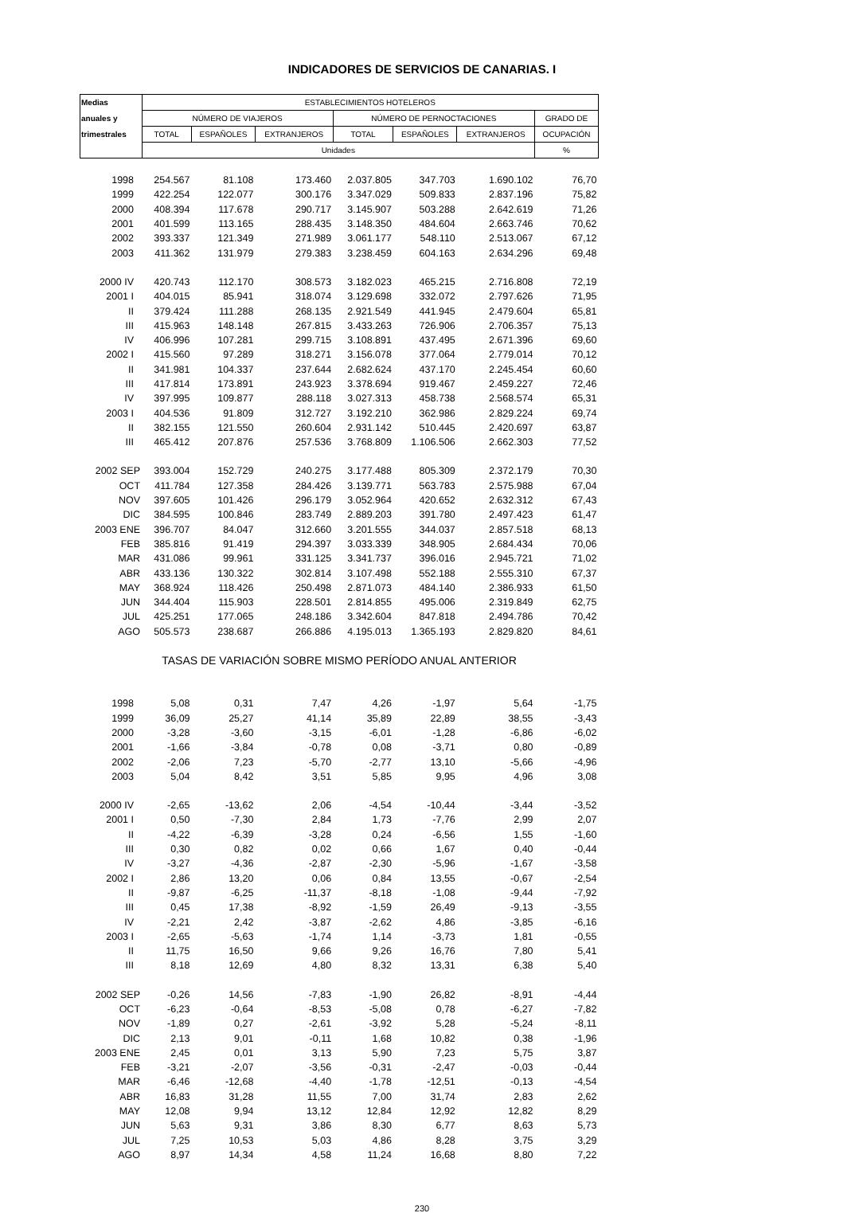INDICADORES DE SERVICIOS DE CANARIAS. I
| Medias | ESTABLECIMIENTOS HOTELEROS | | | | | | |
| --- | --- | --- | --- | --- | --- | --- | --- |
| anuales y | NÚMERO DE VIAJEROS | | | NÚMERO DE PERNOCTACIONES | | | GRADO DE |
| trimestrales | TOTAL | ESPAÑOLES | EXTRANJEROS | TOTAL | ESPAÑOLES | EXTRANJEROS | OCUPACIÓN |
| | Unidades | | | | | | % |
| 1998 | 254.567 | 81.108 | 173.460 | 2.037.805 | 347.703 | 1.690.102 | 76,70 |
| 1999 | 422.254 | 122.077 | 300.176 | 3.347.029 | 509.833 | 2.837.196 | 75,82 |
| 2000 | 408.394 | 117.678 | 290.717 | 3.145.907 | 503.288 | 2.642.619 | 71,26 |
| 2001 | 401.599 | 113.165 | 288.435 | 3.148.350 | 484.604 | 2.663.746 | 70,62 |
| 2002 | 393.337 | 121.349 | 271.989 | 3.061.177 | 548.110 | 2.513.067 | 67,12 |
| 2003 | 411.362 | 131.979 | 279.383 | 3.238.459 | 604.163 | 2.634.296 | 69,48 |
| 2000 IV | 420.743 | 112.170 | 308.573 | 3.182.023 | 465.215 | 2.716.808 | 72,19 |
| 2001 I | 404.015 | 85.941 | 318.074 | 3.129.698 | 332.072 | 2.797.626 | 71,95 |
| II | 379.424 | 111.288 | 268.135 | 2.921.549 | 441.945 | 2.479.604 | 65,81 |
| III | 415.963 | 148.148 | 267.815 | 3.433.263 | 726.906 | 2.706.357 | 75,13 |
| IV | 406.996 | 107.281 | 299.715 | 3.108.891 | 437.495 | 2.671.396 | 69,60 |
| 2002 I | 415.560 | 97.289 | 318.271 | 3.156.078 | 377.064 | 2.779.014 | 70,12 |
| II | 341.981 | 104.337 | 237.644 | 2.682.624 | 437.170 | 2.245.454 | 60,60 |
| III | 417.814 | 173.891 | 243.923 | 3.378.694 | 919.467 | 2.459.227 | 72,46 |
| IV | 397.995 | 109.877 | 288.118 | 3.027.313 | 458.738 | 2.568.574 | 65,31 |
| 2003 I | 404.536 | 91.809 | 312.727 | 3.192.210 | 362.986 | 2.829.224 | 69,74 |
| II | 382.155 | 121.550 | 260.604 | 2.931.142 | 510.445 | 2.420.697 | 63,87 |
| III | 465.412 | 207.876 | 257.536 | 3.768.809 | 1.106.506 | 2.662.303 | 77,52 |
| 2002 SEP | 393.004 | 152.729 | 240.275 | 3.177.488 | 805.309 | 2.372.179 | 70,30 |
| OCT | 411.784 | 127.358 | 284.426 | 3.139.771 | 563.783 | 2.575.988 | 67,04 |
| NOV | 397.605 | 101.426 | 296.179 | 3.052.964 | 420.652 | 2.632.312 | 67,43 |
| DIC | 384.595 | 100.846 | 283.749 | 2.889.203 | 391.780 | 2.497.423 | 61,47 |
| 2003 ENE | 396.707 | 84.047 | 312.660 | 3.201.555 | 344.037 | 2.857.518 | 68,13 |
| FEB | 385.816 | 91.419 | 294.397 | 3.033.339 | 348.905 | 2.684.434 | 70,06 |
| MAR | 431.086 | 99.961 | 331.125 | 3.341.737 | 396.016 | 2.945.721 | 71,02 |
| ABR | 433.136 | 130.322 | 302.814 | 3.107.498 | 552.188 | 2.555.310 | 67,37 |
| MAY | 368.924 | 118.426 | 250.498 | 2.871.073 | 484.140 | 2.386.933 | 61,50 |
| JUN | 344.404 | 115.903 | 228.501 | 2.814.855 | 495.006 | 2.319.849 | 62,75 |
| JUL | 425.251 | 177.065 | 248.186 | 3.342.604 | 847.818 | 2.494.786 | 70,42 |
| AGO | 505.573 | 238.687 | 266.886 | 4.195.013 | 1.365.193 | 2.829.820 | 84,61 |
| TASAS DE VARIACIÓN SOBRE MISMO PERÍODO ANUAL ANTERIOR | | | | | | | |
| 1998 | 5,08 | 0,31 | 7,47 | 4,26 | -1,97 | 5,64 | -1,75 |
| 1999 | 36,09 | 25,27 | 41,14 | 35,89 | 22,89 | 38,55 | -3,43 |
| 2000 | -3,28 | -3,60 | -3,15 | -6,01 | -1,28 | -6,86 | -6,02 |
| 2001 | -1,66 | -3,84 | -0,78 | 0,08 | -3,71 | 0,80 | -0,89 |
| 2002 | -2,06 | 7,23 | -5,70 | -2,77 | 13,10 | -5,66 | -4,96 |
| 2003 | 5,04 | 8,42 | 3,51 | 5,85 | 9,95 | 4,96 | 3,08 |
| 2000 IV | -2,65 | -13,62 | 2,06 | -4,54 | -10,44 | -3,44 | -3,52 |
| 2001 I | 0,50 | -7,30 | 2,84 | 1,73 | -7,76 | 2,99 | 2,07 |
| II | -4,22 | -6,39 | -3,28 | 0,24 | -6,56 | 1,55 | -1,60 |
| III | 0,30 | 0,82 | 0,02 | 0,66 | 1,67 | 0,40 | -0,44 |
| IV | -3,27 | -4,36 | -2,87 | -2,30 | -5,96 | -1,67 | -3,58 |
| 2002 I | 2,86 | 13,20 | 0,06 | 0,84 | 13,55 | -0,67 | -2,54 |
| II | -9,87 | -6,25 | -11,37 | -8,18 | -1,08 | -9,44 | -7,92 |
| III | 0,45 | 17,38 | -8,92 | -1,59 | 26,49 | -9,13 | -3,55 |
| IV | -2,21 | 2,42 | -3,87 | -2,62 | 4,86 | -3,85 | -6,16 |
| 2003 I | -2,65 | -5,63 | -1,74 | 1,14 | -3,73 | 1,81 | -0,55 |
| II | 11,75 | 16,50 | 9,66 | 9,26 | 16,76 | 7,80 | 5,41 |
| III | 8,18 | 12,69 | 4,80 | 8,32 | 13,31 | 6,38 | 5,40 |
| 2002 SEP | -0,26 | 14,56 | -7,83 | -1,90 | 26,82 | -8,91 | -4,44 |
| OCT | -6,23 | -0,64 | -8,53 | -5,08 | 0,78 | -6,27 | -7,82 |
| NOV | -1,89 | 0,27 | -2,61 | -3,92 | 5,28 | -5,24 | -8,11 |
| DIC | 2,13 | 9,01 | -0,11 | 1,68 | 10,82 | 0,38 | -1,96 |
| 2003 ENE | 2,45 | 0,01 | 3,13 | 5,90 | 7,23 | 5,75 | 3,87 |
| FEB | -3,21 | -2,07 | -3,56 | -0,31 | -2,47 | -0,03 | -0,44 |
| MAR | -6,46 | -12,68 | -4,40 | -1,78 | -12,51 | -0,13 | -4,54 |
| ABR | 16,83 | 31,28 | 11,55 | 7,00 | 31,74 | 2,83 | 2,62 |
| MAY | 12,08 | 9,94 | 13,12 | 12,84 | 12,92 | 12,82 | 8,29 |
| JUN | 5,63 | 9,31 | 3,86 | 8,30 | 6,77 | 8,63 | 5,73 |
| JUL | 7,25 | 10,53 | 5,03 | 4,86 | 8,28 | 3,75 | 3,29 |
| AGO | 8,97 | 14,34 | 4,58 | 11,24 | 16,68 | 8,80 | 7,22 |
230